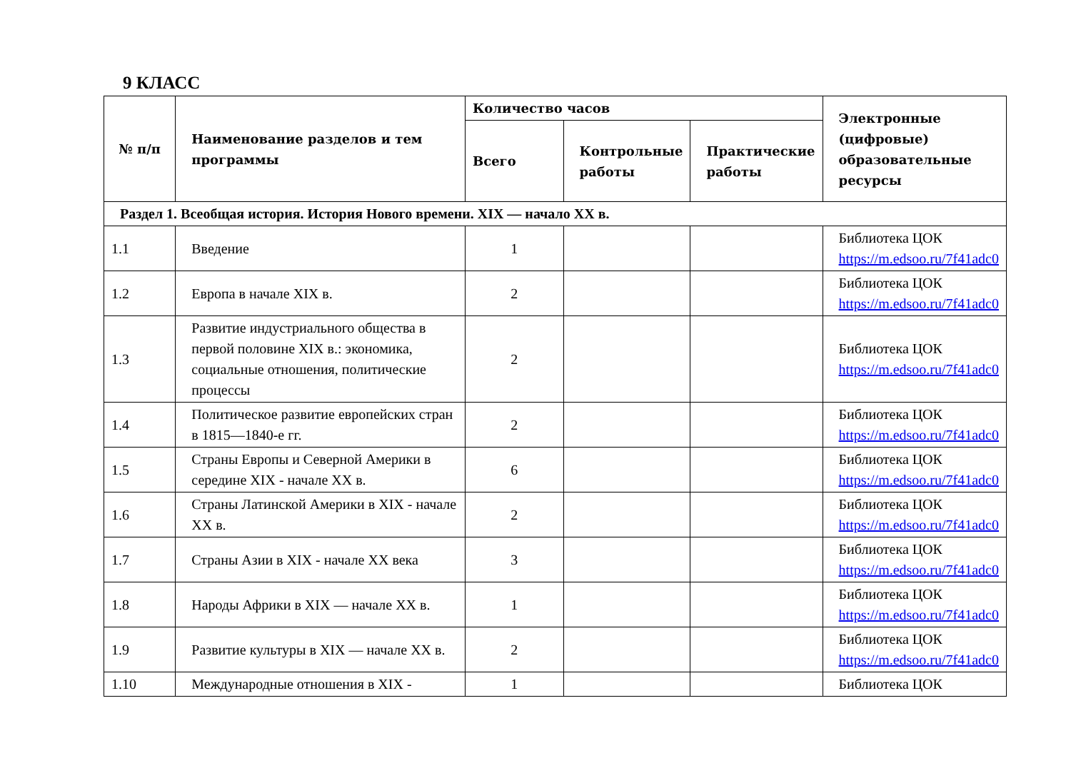9 КЛАСС
| № п/п | Наименование разделов и тем программы | Количество часов | | | Электронные (цифровые) образовательные ресурсы |
| --- | --- | --- | --- | --- | --- |
| | | Всего | Контрольные работы | Практические работы | |
| Раздел 1. Всеобщая история. История Нового времени. XIX — начало XX в. | | | | | |
| 1.1 | Введение | 1 | | | Библиотека ЦОК https://m.edsoo.ru/7f41adc0 |
| 1.2 | Европа в начале XIX в. | 2 | | | Библиотека ЦОК https://m.edsoo.ru/7f41adc0 |
| 1.3 | Развитие индустриального общества в первой половине XIX в.: экономика, социальные отношения, политические процессы | 2 | | | Библиотека ЦОК https://m.edsoo.ru/7f41adc0 |
| 1.4 | Политическое развитие европейских стран в 1815—1840-е гг. | 2 | | | Библиотека ЦОК https://m.edsoo.ru/7f41adc0 |
| 1.5 | Страны Европы и Северной Америки в середине XIX - начале XX в. | 6 | | | Библиотека ЦОК https://m.edsoo.ru/7f41adc0 |
| 1.6 | Страны Латинской Америки в XIX - начале XX в. | 2 | | | Библиотека ЦОК https://m.edsoo.ru/7f41adc0 |
| 1.7 | Страны Азии в XIX - начале XX века | 3 | | | Библиотека ЦОК https://m.edsoo.ru/7f41adc0 |
| 1.8 | Народы Африки в XIX — начале XX в. | 1 | | | Библиотека ЦОК https://m.edsoo.ru/7f41adc0 |
| 1.9 | Развитие культуры в XIX — начале XX в. | 2 | | | Библиотека ЦОК https://m.edsoo.ru/7f41adc0 |
| 1.10 | Международные отношения в XIX - | 1 | | | Библиотека ЦОК |